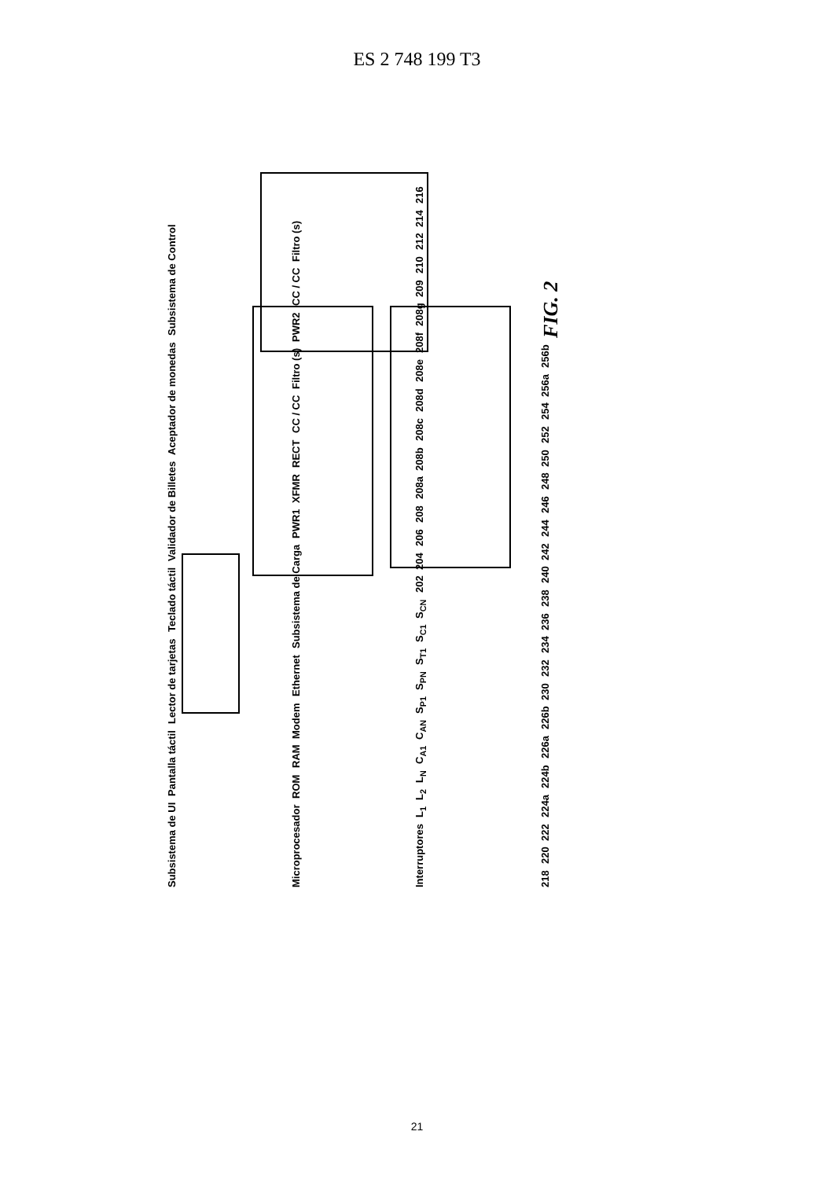ES 2 748 199 T3
Subsistema de UI Pantalla táctil Lector de tarjetas Teclado táctil Validador de Billetes Aceptador de monedas Subsistema de Control Microprocesador ROM RAM Modem Ethernet Subsistema de Carga PWR1 XFMR RECT CC / CC Filtro (s) PWR2 CC / CC Filtro (s) Interruptores L<sub>1</sub> L<sub>2</sub> L<sub>N</sub> C<sub>A1</sub> C<sub>AN</sub> S<sub>P1</sub> S<sub>PN</sub> S<sub>T1</sub> S<sub>C1</sub> S<sub>CN</sub> 202 204 206 208 208a 208b 208c 208d 208e 208f 208g 209 210 212 214 216 218 220 222 224a 224b 226a 226b 230 232 234 236 238 240 242 244 246 248 250 252 254 256a 256b FIG. 2
21